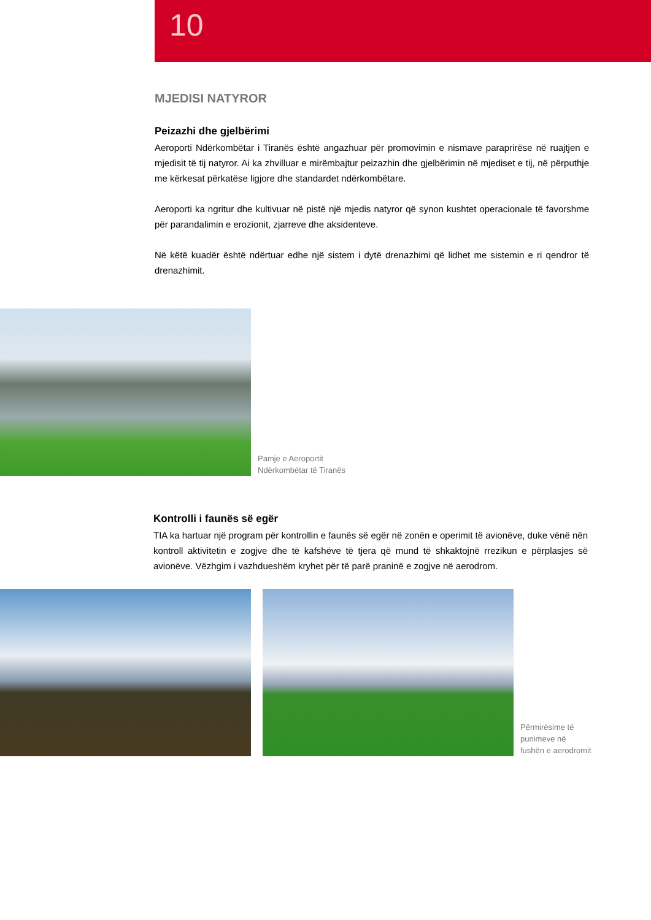10
MJEDISI NATYROR
Peizazhi dhe gjelbërimi
Aeroporti Ndërkombëtar i Tiranës është angazhuar për promovimin e nismave paraprirëse në ruajtjen e mjedisit të tij natyror. Ai ka zhvilluar e mirëmbajtur peizazhin dhe gjelbërimin në mjediset e tij, në përputhje me kërkesat përkatëse ligjore dhe standardet ndërkombëtare.
Aeroporti ka ngritur dhe kultivuar në pistë një mjedis natyror që synon kushtet operacionale të favorshme për parandalimin e erozionit, zjarreve dhe aksidenteve.
Në këtë kuadër është ndërtuar edhe një sistem i dytë drenazhimi që lidhet me sistemin e ri qendror të drenazhimit.
Pamje e Aeroportit
Ndërkombëtar të Tiranës
Kontrolli i faunës së egër
TIA ka hartuar një program për kontrollin e faunës së egër në zonën e operimit të avionëve, duke vënë nën kontroll aktivitetin e zogjve dhe të kafshëve të tjera që mund të shkaktojnë rrezikun e përplasjes së avionëve. Vëzhgim i vazhdueshëm kryhet për të parë praninë e zogjve në aerodrom.
Përmirësime të
punimeve në
fushën e aerodromit